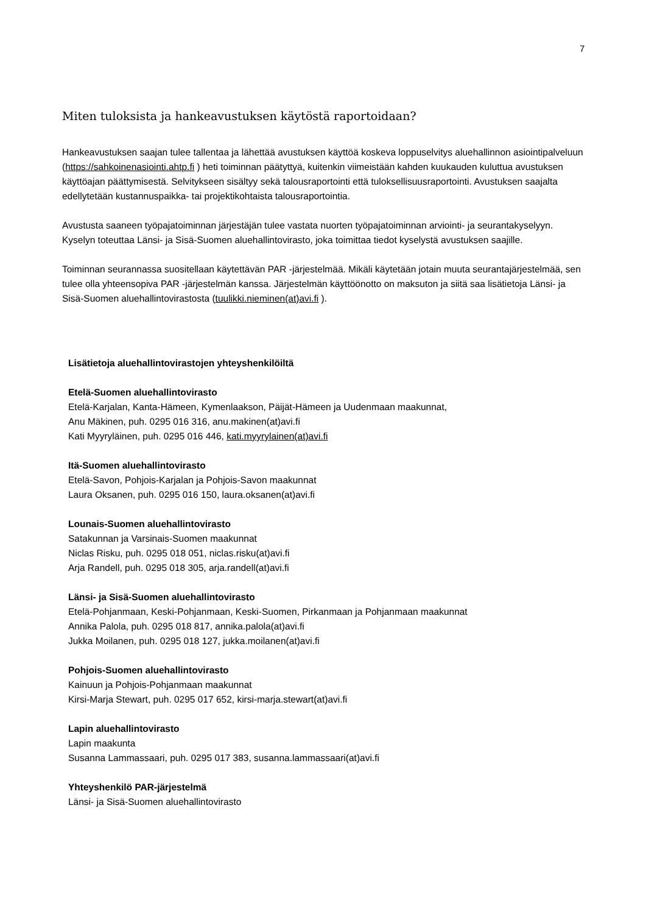7
Miten tuloksista ja hankeavustuksen käytöstä raportoidaan?
Hankeavustuksen saajan tulee tallentaa ja lähettää avustuksen käyttöä koskeva loppuselvitys aluehallinnon asiointipalveluun (https://sahkoinenasiointi.ahtp.fi ) heti toiminnan päätyttyä, kuitenkin viimeistään kahden kuukauden kuluttua avustuksen käyttöajan päättymisestä. Selvitykseen sisältyy sekä talousraportointi että tuloksellisuusraportointi. Avustuksen saajalta edellytetään kustannuspaikka- tai projektikohtaista talousraportointia.
Avustusta saaneen työpajatoiminnan järjestäjän tulee vastata nuorten työpajatoiminnan arviointi- ja seurantakyselyyn. Kyselyn toteuttaa Länsi- ja Sisä-Suomen aluehallintovirasto, joka toimittaa tiedot kyselystä avustuksen saajille.
Toiminnan seurannassa suositellaan käytettävän PAR -järjestelmää. Mikäli käytetään jotain muuta seurantajärjestelmää, sen tulee olla yhteensopiva PAR -järjestelmän kanssa. Järjestelmän käyttöönotto on maksuton ja siitä saa lisätietoja Länsi- ja Sisä-Suomen aluehallintovirastosta (tuulikki.nieminen(at)avi.fi ).
Lisätietoja aluehallintovirastojen yhteyshenkilöiltä
Etelä-Suomen aluehallintovirasto
Etelä-Karjalan, Kanta-Hämeen, Kymenlaakson, Päijät-Hämeen ja Uudenmaan maakunnat,
Anu Mäkinen, puh. 0295 016 316, anu.makinen(at)avi.fi
Kati Myyryläinen, puh. 0295 016 446, kati.myyrylainen(at)avi.fi
Itä-Suomen aluehallintovirasto
Etelä-Savon, Pohjois-Karjalan ja Pohjois-Savon maakunnat
Laura Oksanen, puh. 0295 016 150, laura.oksanen(at)avi.fi
Lounais-Suomen aluehallintovirasto
Satakunnan ja Varsinais-Suomen maakunnat
Niclas Risku, puh. 0295 018 051, niclas.risku(at)avi.fi
Arja Randell, puh. 0295 018 305, arja.randell(at)avi.fi
Länsi- ja Sisä-Suomen aluehallintovirasto
Etelä-Pohjanmaan, Keski-Pohjanmaan, Keski-Suomen, Pirkanmaan ja Pohjanmaan maakunnat
Annika Palola, puh. 0295 018 817, annika.palola(at)avi.fi
Jukka Moilanen, puh. 0295 018 127, jukka.moilanen(at)avi.fi
Pohjois-Suomen aluehallintovirasto
Kainuun ja Pohjois-Pohjanmaan maakunnat
Kirsi-Marja Stewart, puh. 0295 017 652, kirsi-marja.stewart(at)avi.fi
Lapin aluehallintovirasto
Lapin maakunta
Susanna Lammassaari, puh. 0295 017 383, susanna.lammassaari(at)avi.fi
Yhteyshenkilö PAR-järjestelmä
Länsi- ja Sisä-Suomen aluehallintovirasto